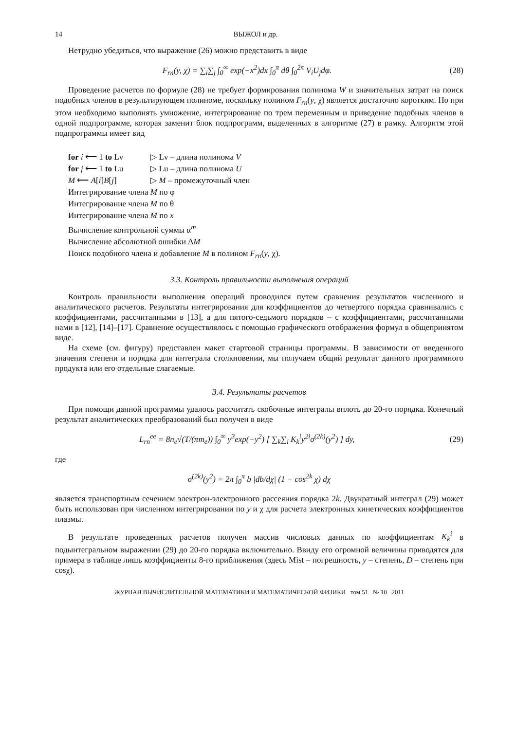14 ВЫЖОЛ и др.
Нетрудно убедиться, что выражение (26) можно представить в виде
F<sub>rn</sub>(y, χ) = ∑<sub>i</sub>∑<sub>j</sub> ∫<sub>0</sub><sup>∞</sup> exp(−x<sup>2</sup>)dx ∫<sub>0</sub><sup>π</sup> dθ ∫<sub>0</sub><sup>2π</sup> V<sub>i</sub>U<sub>j</sub>dφ.
(28)
Проведение расчетов по формуле (28) не требует формирования полинома W и значительных затрат на поиск подобных членов в результирующем полиноме, поскольку полином F<sub>rn</sub>(y, χ) является достаточно коротким. Но при этом необходимо выполнять умножение, интегрирование по трем переменным и приведение подобных членов в одной подпрограмме, которая заменит блок подпрограмм, выделенных в алгоритме (27) в рамку. Алгоритм этой подпрограммы имеет вид
for i ⟵ 1 to Lv ▷ Lv – длина полинома V
for j ⟵ 1 to Lu ▷ Lu – длина полинома U
M ⟵ A[i]B[j] ▷ M – промежуточный член
Интегрирование члена M по φ
Интегрирование члена M по θ
Интегрирование члена M по x
Вычисление контрольной суммы α<sup>m</sup>
Вычисление абсолютной ошибки ΔM
Поиск подобного члена и добавление M в полином F<sub>rn</sub>(y, χ).
3.3. Контроль правильности выполнения операций
Контроль правильности выполнения операций проводился путем сравнения результатов численного и аналитического расчетов. Результаты интегрирования для коэффициентов до четвертого порядка сравнивались с коэффициентами, рассчитанными в [13], а для пятого-седьмого порядков – с коэффициентами, рассчитанными нами в [12], [14]–[17]. Сравнение осуществлялось с помощью графического отображения формул в общепринятом виде.
На схеме (см. фигуру) представлен макет стартовой страницы программы. В зависимости от введенного значения степени и порядка для интеграла столкновении, мы получаем общий результат данного программного продукта или его отдельные слагаемые.
3.4. Результаты расчетов
При помощи данной программы удалось рассчитать скобочные интегралы вплоть до 20-го порядка. Конечный результат аналитических преобразований был получен в виде
L<sub>rn</sub><sup>ee</sup> = 8n<sub>e</sub>√(T/(πm<sub>e</sub>)) ∫<sub>0</sub><sup>∞</sup> y<sup>3</sup>exp(−y<sup>2</sup>) [ ∑<sub>k</sub>∑<sub>i</sub> K<sub>k</sub><sup>i</sup>y<sup>2i</sup>σ<sup>(2k)</sup>(y<sup>2</sup>) ] dy,
(29)
где
σ<sup>(2k)</sup>(y<sup>2</sup>) = 2π ∫<sub>0</sub><sup>π</sup> b |db/dχ| (1 − cos<sup>2k</sup> χ) dχ
является транспортным сечением электрон-электронного рассеяния порядка 2k. Двукратный интеграл (29) может быть использован при численном интегрировании по y и χ для расчета электронных кинетических коэффициентов плазмы.
В результате проведенных расчетов получен массив числовых данных по коэффициентам K<sub>k</sub><sup>i</sup> в подынтегральном выражении (29) до 20-го порядка включительно. Ввиду его огромной величины приводятся для примера в таблице лишь коэффициенты 8-го приближения (здесь Mist – погрешность, y – степень, D – степень при cosχ).
ЖУРНАЛ ВЫЧИСЛИТЕЛЬНОЙ МАТЕМАТИКИ И МАТЕМАТИЧЕСКОЙ ФИЗИКИ том 51 № 10 2011